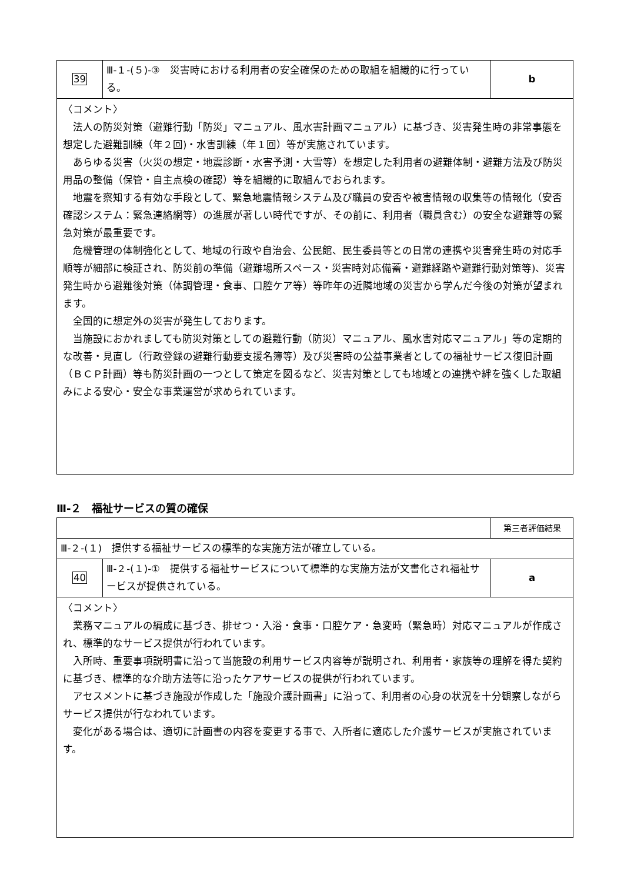| 39 | Ⅲ-１-(５)-③ 災害時における利用者の安全確保のための取組を組織的に行っている。 | b |
| 〈コメント〉 法人の防災対策（避難行動「防災」マニュアル、風水害計画マニュアル）に基づき、災害発生時の非常事態を想定した避難訓練（年２回)・水害訓練（年１回）等が実施されています。 あらゆる災害（火災の想定・地震診断・水害予測・大雪等）を想定した利用者の避難体制・避難方法及び防災用品の整備（保管・自主点検の確認）等を組織的に取組んでおられます。 地震を察知する有効な手段として、緊急地震情報システム及び職員の安否や被害情報の収集等の情報化（安否確認システム：緊急連絡網等）の進展が著しい時代ですが、その前に、利用者（職員含む）の安全な避難等の緊急対策が最重要です。 危機管理の体制強化として、地域の行政や自治会、公民館、民生委員等との日常の連携や災害発生時の対応手順等が細部に検証され、防災前の準備（避難場所スペース・災害時対応備蓄・避難経路や避難行動対策等)、災害発生時から避難後対策（体調管理・食事、口腔ケア等）等昨年の近隣地域の災害から学んだ今後の対策が望まれます。 全国的に想定外の災害が発生しております。 当施設におかれましても防災対策としての避難行動（防災）マニュアル、風水害対応マニュアル」等の定期的な改善・見直し（行政登録の避難行動要支援名簿等）及び災害時の公益事業者としての福祉サービス復旧計画（ＢＣＰ計画）等も防災計画の一つとして策定を図るなど、災害対策としても地域との連携や絆を強くした取組みによる安心・安全な事業運営が求められています。 | | |
Ⅲ-２　福祉サービスの質の確保
| | | 第三者評価結果 |
| Ⅲ-２-(１) 提供する福祉サービスの標準的な実施方法が確立している。 | | |
| 40 | Ⅲ-２-(１)-① 提供する福祉サービスについて標準的な実施方法が文書化され福祉サービスが提供されている。 | a |
| 〈コメント〉 業務マニュアルの編成に基づき、排せつ・入浴・食事・口腔ケア・急変時（緊急時）対応マニュアルが作成され、標準的なサービス提供が行われています。 入所時、重要事項説明書に沿って当施設の利用サービス内容等が説明され、利用者・家族等の理解を得た契約に基づき、標準的な介助方法等に沿ったケアサービスの提供が行われています。 アセスメントに基づき施設が作成した「施設介護計画書」に沿って、利用者の心身の状況を十分観察しながらサービス提供が行なわれています。 変化がある場合は、適切に計画書の内容を変更する事で、入所者に適応した介護サービスが実施されています。 | | |